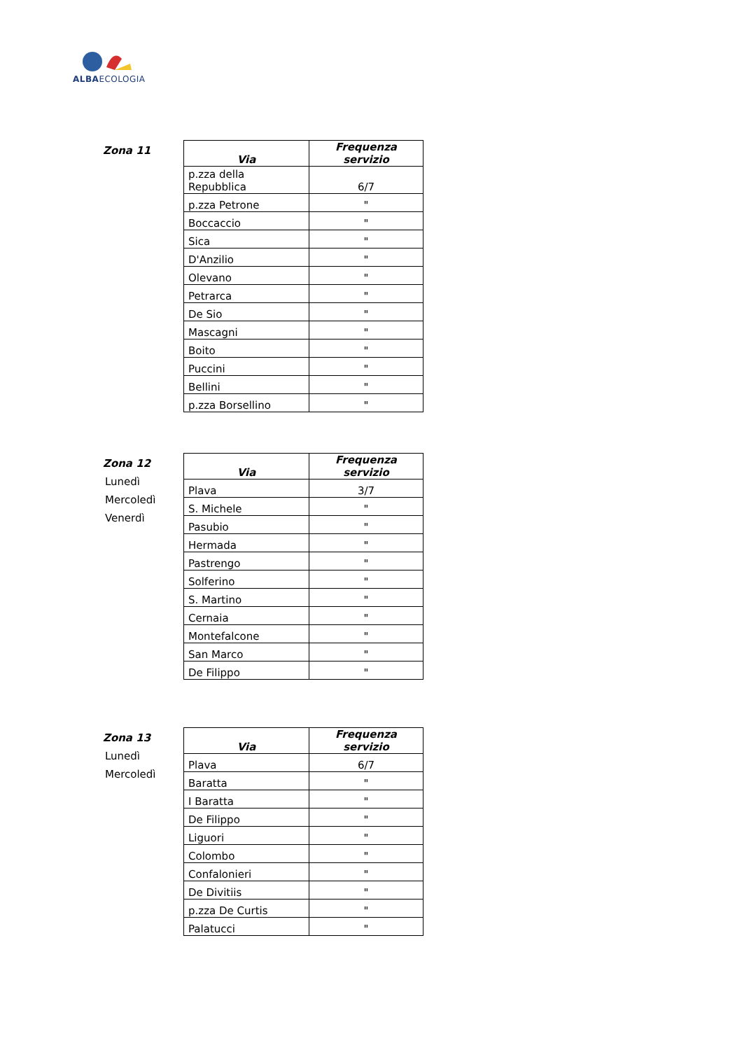ALBAECOLOGIA
Zona 11
| Via | Frequenza servizio |
| --- | --- |
| p.zza della Repubblica | 6/7 |
| p.zza Petrone | " |
| Boccaccio | " |
| Sica | " |
| D'Anzilio | " |
| Olevano | " |
| Petrarca | " |
| De Sio | " |
| Mascagni | " |
| Boito | " |
| Puccini | " |
| Bellini | " |
| p.zza Borsellino | " |
Zona 12
Lunedì
Mercoledì
Venerdì
| Via | Frequenza servizio |
| --- | --- |
| Plava | 3/7 |
| S. Michele | " |
| Pasubio | " |
| Hermada | " |
| Pastrengo | " |
| Solferino | " |
| S. Martino | " |
| Cernaia | " |
| Montefalcone | " |
| San Marco | " |
| De Filippo | " |
Zona 13
Lunedì
Mercoledì
| Via | Frequenza servizio |
| --- | --- |
| Plava | 6/7 |
| Baratta | " |
| I Baratta | " |
| De Filippo | " |
| Liguori | " |
| Colombo | " |
| Confalonieri | " |
| De Divitiis | " |
| p.zza De Curtis | " |
| Palatucci | " |